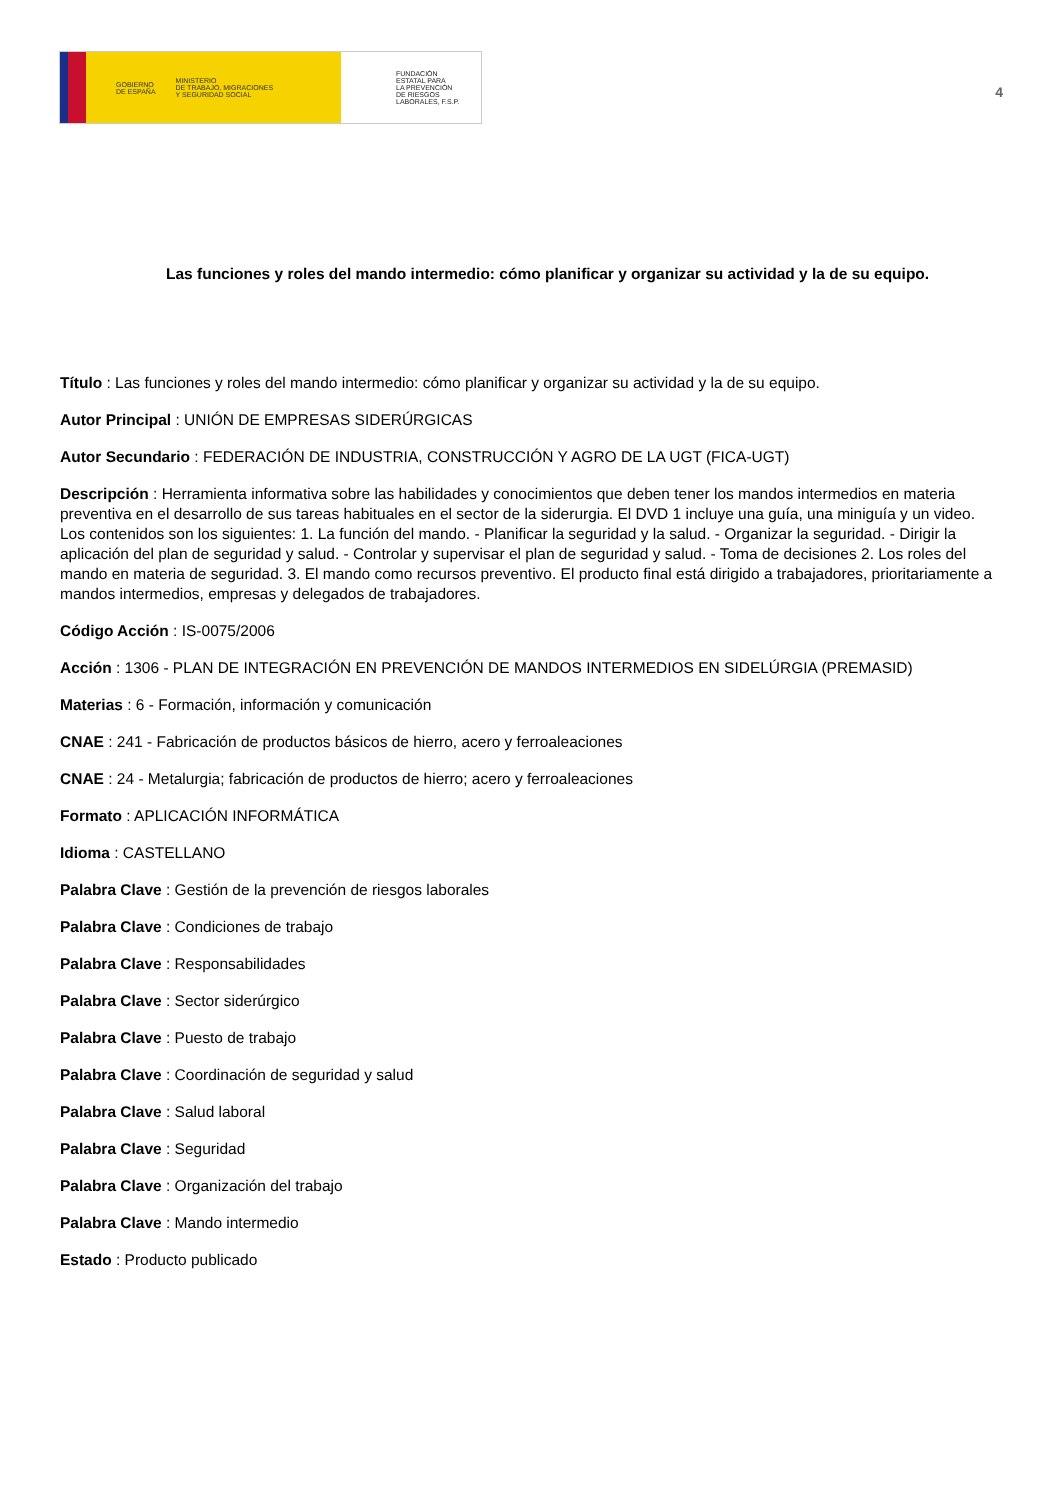GOBIERNO
DE ESPAÑA MINISTERIO
DE TRABAJO, MIGRACIONES
Y SEGURIDAD SOCIAL
FUNDACIÓN
ESTATAL PARA
LA PREVENCIÓN
DE RIESGOS
LABORALES, F.S.P.
4
Las funciones y roles del mando intermedio: cómo planificar y organizar su actividad y la de su equipo.
Título : Las funciones y roles del mando intermedio: cómo planificar y organizar su actividad y la de su equipo.
Autor Principal : UNIÓN DE EMPRESAS SIDERÚRGICAS
Autor Secundario : FEDERACIÓN DE INDUSTRIA, CONSTRUCCIÓN Y AGRO DE LA UGT (FICA-UGT)
Descripción : Herramienta informativa sobre las habilidades y conocimientos que deben tener los mandos intermedios en materia preventiva en el desarrollo de sus tareas habituales en el sector de la siderurgia. El DVD 1 incluye una guía, una miniguía y un video. Los contenidos son los siguientes: 1. La función del mando. - Planificar la seguridad y la salud. - Organizar la seguridad. - Dirigir la aplicación del plan de seguridad y salud. - Controlar y supervisar el plan de seguridad y salud. - Toma de decisiones 2. Los roles del mando en materia de seguridad. 3. El mando como recursos preventivo. El producto final está dirigido a trabajadores, prioritariamente a mandos intermedios, empresas y delegados de trabajadores.
Código Acción : IS-0075/2006
Acción : 1306 - PLAN DE INTEGRACIÓN EN PREVENCIÓN DE MANDOS INTERMEDIOS EN SIDELÚRGIA (PREMASID)
Materias : 6 - Formación, información y comunicación
CNAE : 241 - Fabricación de productos básicos de hierro, acero y ferroaleaciones
CNAE : 24 - Metalurgia; fabricación de productos de hierro; acero y ferroaleaciones
Formato : APLICACIÓN INFORMÁTICA
Idioma : CASTELLANO
Palabra Clave : Gestión de la prevención de riesgos laborales
Palabra Clave : Condiciones de trabajo
Palabra Clave : Responsabilidades
Palabra Clave : Sector siderúrgico
Palabra Clave : Puesto de trabajo
Palabra Clave : Coordinación de seguridad y salud
Palabra Clave : Salud laboral
Palabra Clave : Seguridad
Palabra Clave : Organización del trabajo
Palabra Clave : Mando intermedio
Estado : Producto publicado